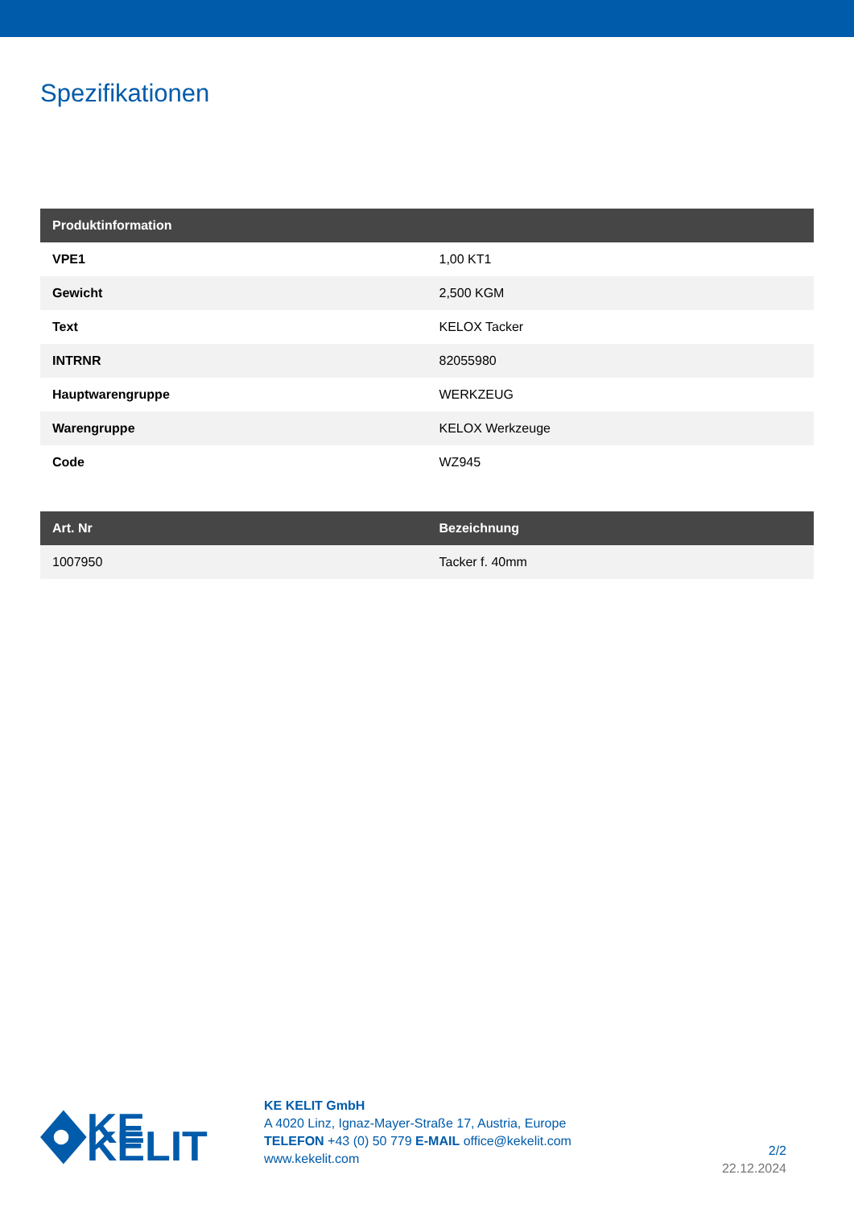Spezifikationen
| Produktinformation | |
| --- | --- |
| VPE1 | 1,00 KT1 |
| Gewicht | 2,500 KGM |
| Text | KELOX Tacker |
| INTRNR | 82055980 |
| Hauptwarengruppe | WERKZEUG |
| Warengruppe | KELOX Werkzeuge |
| Code | WZ945 |
| Art. Nr | Bezeichnung |
| --- | --- |
| 1007950 | Tacker f. 40mm |
KE KELIT
KE KELIT GmbH
A 4020 Linz, Ignaz-Mayer-Straße 17, Austria, Europe
TELEFON +43 (0) 50 779 E-MAIL office@kekelit.com
www.kekelit.com
2/2
22.12.2024